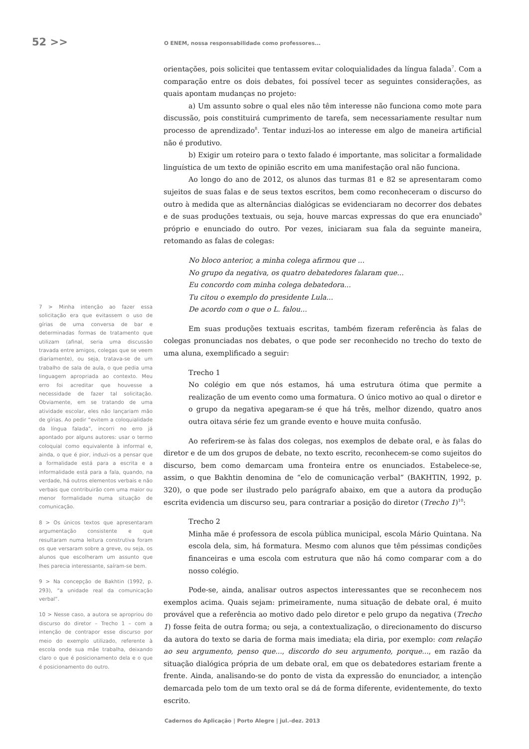52 >>
O ENEM, nossa responsabilidade como professores...
7 > Minha intenção ao fazer essa solicitação era que evitassem o uso de gírias de uma conversa de bar e determinadas formas de tratamento que utilizam (afinal, seria uma discussão travada entre amigos, colegas que se veem diariamente), ou seja, tratava-se de um trabalho de sala de aula, o que pedia uma linguagem apropriada ao contexto. Meu erro foi acreditar que houvesse a necessidade de fazer tal solicitação. Obviamente, em se tratando de uma atividade escolar, eles não lançariam mão de gírias. Ao pedir “evitem a coloquialidade da língua falada”, incorri no erro já apontado por alguns autores: usar o termo coloquial como equivalente à informal e, ainda, o que é pior, induzi-os a pensar que a formalidade está para a escrita e a informalidade está para a fala, quando, na verdade, há outros elementos verbais e não verbais que contribuirão com uma maior ou menor formalidade numa situação de comunicação.
8 > Os únicos textos que apresentaram argumentação consistente e que resultaram numa leitura construtiva foram os que versaram sobre a greve, ou seja, os alunos que escolheram um assunto que lhes parecia interessante, saíram-se bem.
9 > Na concepção de Bakhtin (1992, p. 293), “a unidade real da comunicação verbal”.
10 > Nesse caso, a autora se apropriou do discurso do diretor – Trecho 1 – com a intenção de contrapor esse discurso por meio do exemplo utilizado, referente à escola onde sua mãe trabalha, deixando claro o que é posicionamento dela e o que é posicionamento do outro.
orientações, pois solicitei que tentassem evitar coloquialidades da língua falada<sup>7</sup>. Com a comparação entre os dois debates, foi possível tecer as seguintes considerações, as quais apontam mudanças no projeto:
a) Um assunto sobre o qual eles não têm interesse não funciona como mote para discussão, pois constituirá cumprimento de tarefa, sem necessariamente resultar num processo de aprendizado<sup>8</sup>. Tentar induzi-los ao interesse em algo de maneira artificial não é produtivo.
b) Exigir um roteiro para o texto falado é importante, mas solicitar a formalidade linguística de um texto de opinião escrito em uma manifestação oral não funciona.
Ao longo do ano de 2012, os alunos das turmas 81 e 82 se apresentaram como sujeitos de suas falas e de seus textos escritos, bem como reconheceram o discurso do outro à medida que as alternâncias dialógicas se evidenciaram no decorrer dos debates e de suas produções textuais, ou seja, houve marcas expressas do que era enunciado<sup>9</sup> próprio e enunciado do outro. Por vezes, iniciaram sua fala da seguinte maneira, retomando as falas de colegas:
No bloco anterior, a minha colega afirmou que ...
No grupo da negativa, os quatro debatedores falaram que...
Eu concordo com minha colega debatedora...
Tu citou o exemplo do presidente Lula...
De acordo com o que o L. falou...
Em suas produções textuais escritas, também fizeram referência às falas de colegas pronunciadas nos debates, o que pode ser reconhecido no trecho do texto de uma aluna, exemplificado a seguir:
Trecho 1
No colégio em que nós estamos, há uma estrutura ótima que permite a realização de um evento como uma formatura. O único motivo ao qual o diretor e o grupo da negativa apegaram-se é que há três, melhor dizendo, quatro anos outra oitava série fez um grande evento e houve muita confusão.
Ao referirem-se às falas dos colegas, nos exemplos de debate oral, e às falas do diretor e de um dos grupos de debate, no texto escrito, reconhecem-se como sujeitos do discurso, bem como demarcam uma fronteira entre os enunciados. Estabelece-se, assim, o que Bakhtin denomina de “elo de comunicação verbal” (BAKHTIN, 1992, p. 320), o que pode ser ilustrado pelo parágrafo abaixo, em que a autora da produção escrita evidencia um discurso seu, para contrariar a posição do diretor (Trecho 1)<sup>10</sup>:
Trecho 2
Minha mãe é professora de escola pública municipal, escola Mário Quintana. Na escola dela, sim, há formatura. Mesmo com alunos que têm péssimas condições financeiras e uma escola com estrutura que não há como comparar com a do nosso colégio.
Pode-se, ainda, analisar outros aspectos interessantes que se reconhecem nos exemplos acima. Quais sejam: primeiramente, numa situação de debate oral, é muito provável que a referência ao motivo dado pelo diretor e pelo grupo da negativa (Trecho 1) fosse feita de outra forma; ou seja, a contextualização, o direcionamento do discurso da autora do texto se daria de forma mais imediata; ela diria, por exemplo: com relação ao seu argumento, penso que..., discordo do seu argumento, porque..., em razão da situação dialógica própria de um debate oral, em que os debatedores estariam frente a frente. Ainda, analisando-se do ponto de vista da expressão do enunciador, a intenção demarcada pelo tom de um texto oral se dá de forma diferente, evidentemente, do texto escrito.
Cadernos do Aplicação | Porto Alegre | jul.-dez. 2013